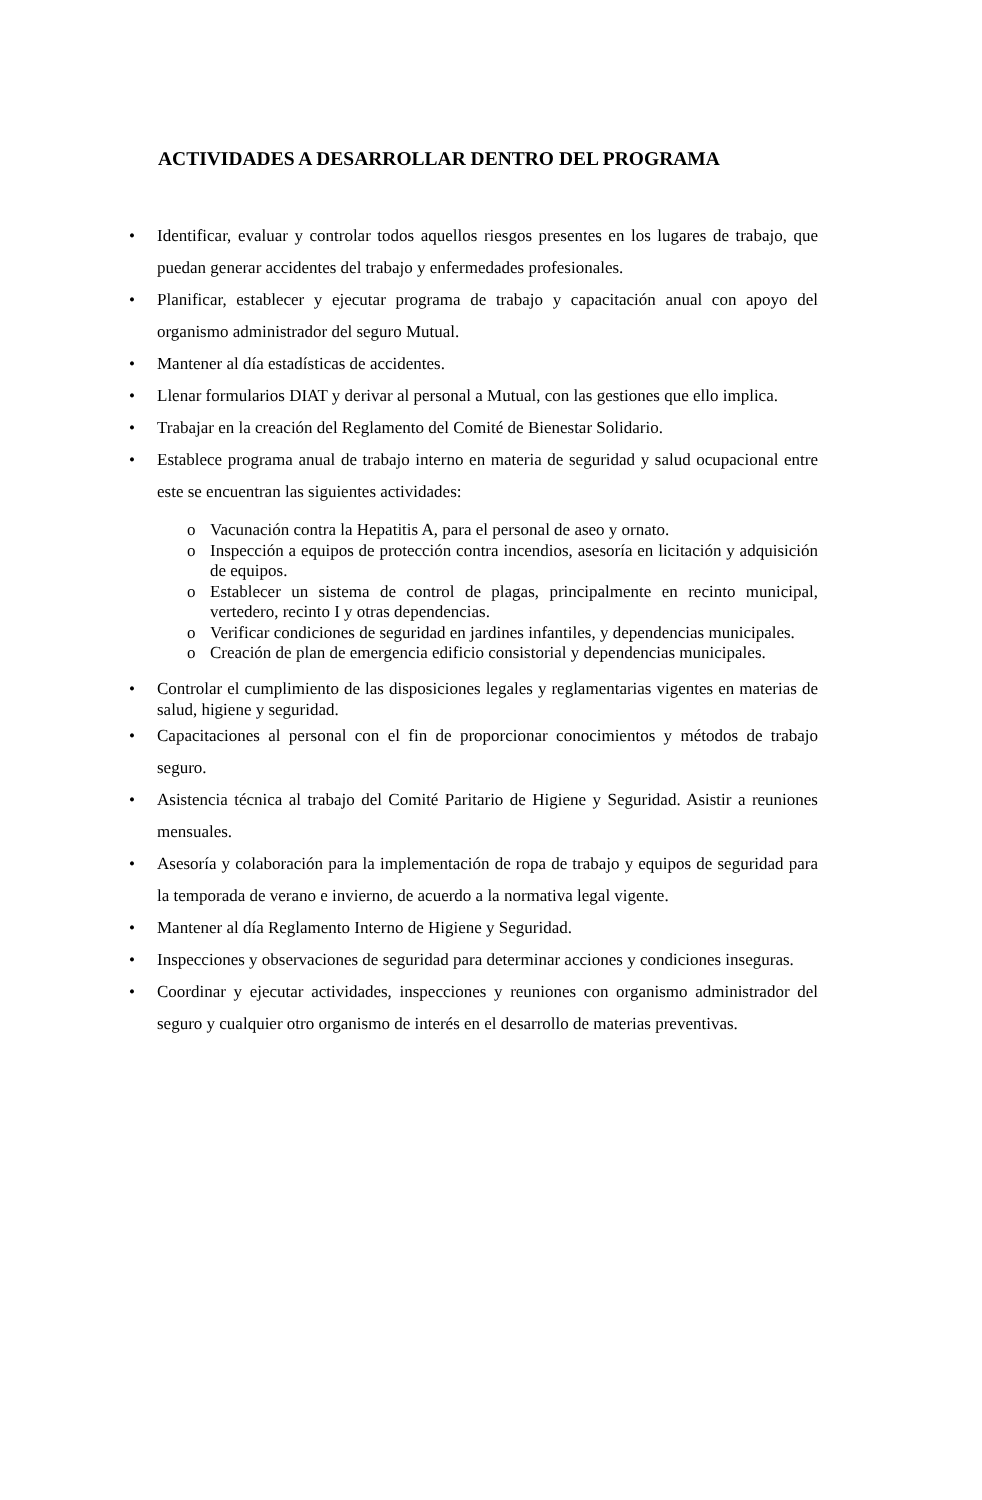ACTIVIDADES A DESARROLLAR DENTRO DEL PROGRAMA
• Identificar, evaluar y controlar todos aquellos riesgos presentes en los lugares de trabajo, que puedan generar accidentes del trabajo y enfermedades profesionales.
• Planificar, establecer y ejecutar programa de trabajo y capacitación anual con apoyo del organismo administrador del seguro Mutual.
• Mantener al día estadísticas de accidentes.
• Llenar formularios DIAT y derivar al personal a Mutual, con las gestiones que ello implica.
• Trabajar en la creación del Reglamento del Comité de Bienestar Solidario.
• Establece programa anual de trabajo interno en materia de seguridad y salud ocupacional entre este se encuentran las siguientes actividades:
o Vacunación contra la Hepatitis A, para el personal de aseo y ornato.
o Inspección a equipos de protección contra incendios, asesoría en licitación y adquisición de equipos.
o Establecer un sistema de control de plagas, principalmente en recinto municipal, vertedero, recinto I y otras dependencias.
o Verificar condiciones de seguridad en jardines infantiles, y dependencias municipales.
o Creación de plan de emergencia edificio consistorial y dependencias municipales.
• Controlar el cumplimiento de las disposiciones legales y reglamentarias vigentes en materias de salud, higiene y seguridad.
• Capacitaciones al personal con el fin de proporcionar conocimientos y métodos de trabajo seguro.
• Asistencia técnica al trabajo del Comité Paritario de Higiene y Seguridad. Asistir a reuniones mensuales.
• Asesoría y colaboración para la implementación de ropa de trabajo y equipos de seguridad para la temporada de verano e invierno, de acuerdo a la normativa legal vigente.
• Mantener al día Reglamento Interno de Higiene y Seguridad.
• Inspecciones y observaciones de seguridad para determinar acciones y condiciones inseguras.
• Coordinar y ejecutar actividades, inspecciones y reuniones con organismo administrador del seguro y cualquier otro organismo de interés en el desarrollo de materias preventivas.